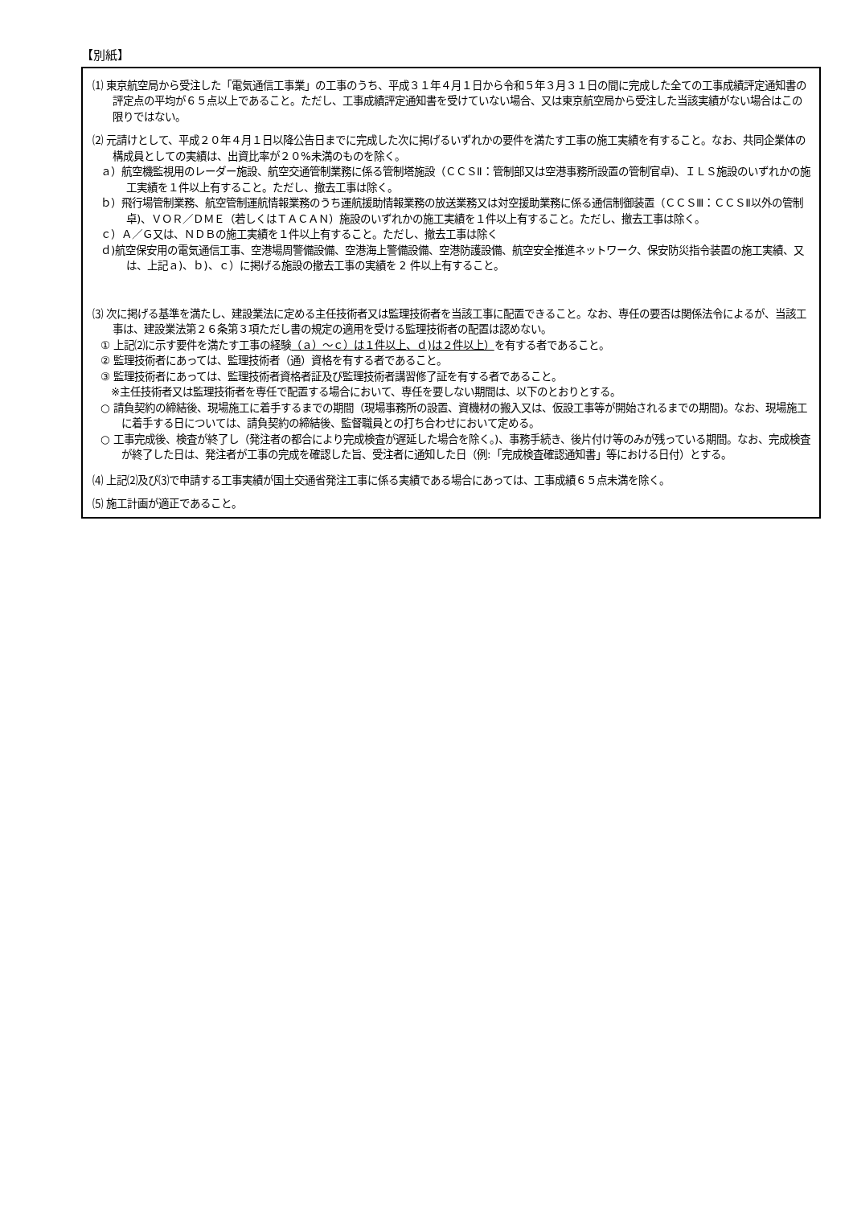【別紙】
⑴ 東京航空局から受注した「電気通信工事業」の工事のうち、平成３１年４月１日から令和５年３月３１日の間に完成した全ての工事成績評定通知書の評定点の平均が６５点以上であること。ただし、工事成績評定通知書を受けていない場合、又は東京航空局から受注した当該実績がない場合はこの限りではない。
⑵ 元請けとして、平成２０年４月１日以降公告日までに完成した次に掲げるいずれかの要件を満たす工事の施工実績を有すること。なお、共同企業体の構成員としての実績は、出資比率が２０%未満のものを除く。
ａ）航空機監視用のレーダー施設、航空交通管制業務に係る管制塔施設（ＣＣＳⅡ：管制部又は空港事務所設置の管制官卓)、ＩＬＳ施設のいずれかの施工実績を１件以上有すること。ただし、撤去工事は除く。
ｂ）飛行場管制業務、航空管制運航情報業務のうち運航援助情報業務の放送業務又は対空援助業務に係る通信制御装置（ＣＣＳⅢ：ＣＣＳⅡ以外の管制卓)、ＶＯＲ／ＤＭＥ（若しくはＴＡＣＡＮ）施設のいずれかの施工実績を１件以上有すること。ただし、撤去工事は除く。
ｃ）Ａ／Ｇ又は、ＮＤＢの施工実績を１件以上有すること。ただし、撤去工事は除く
ｄ)航空保安用の電気通信工事、空港場周警備設備、空港海上警備設備、空港防護設備、航空安全推進ネットワーク、保安防災指令装置の施工実績、又は、上記ａ)、ｂ)、ｃ）に掲げる施設の撤去工事の実績を 2 件以上有すること。
⑶ 次に掲げる基準を満たし、建設業法に定める主任技術者又は監理技術者を当該工事に配置できること。なお、専任の要否は関係法令によるが、当該工事は、建設業法第２６条第３項ただし書の規定の適用を受ける監理技術者の配置は認めない。
① 上記⑵に示す要件を満たす工事の経験（ａ）～ｃ）は１件以上、ｄ)は２件以上）を有する者であること。
② 監理技術者にあっては、監理技術者（通）資格を有する者であること。
③ 監理技術者にあっては、監理技術者資格者証及び監理技術者講習修了証を有する者であること。
　※主任技術者又は監理技術者を専任で配置する場合において、専任を要しない期間は、以下のとおりとする。
○ 請負契約の締結後、現場施工に着手するまでの期間（現場事務所の設置、資機材の搬入又は、仮設工事等が開始されるまでの期間)。なお、現場施工に着手する日については、請負契約の締結後、監督職員との打ち合わせにおいて定める。
○ 工事完成後、検査が終了し（発注者の都合により完成検査が遅延した場合を除く。)、事務手続き、後片付け等のみが残っている期間。なお、完成検査が終了した日は、発注者が工事の完成を確認した旨、受注者に通知した日（例:「完成検査確認通知書」等における日付）とする。
⑷ 上記⑵及び⑶で申請する工事実績が国土交通省発注工事に係る実績である場合にあっては、工事成績６５点未満を除く。
⑸ 施工計画が適正であること。